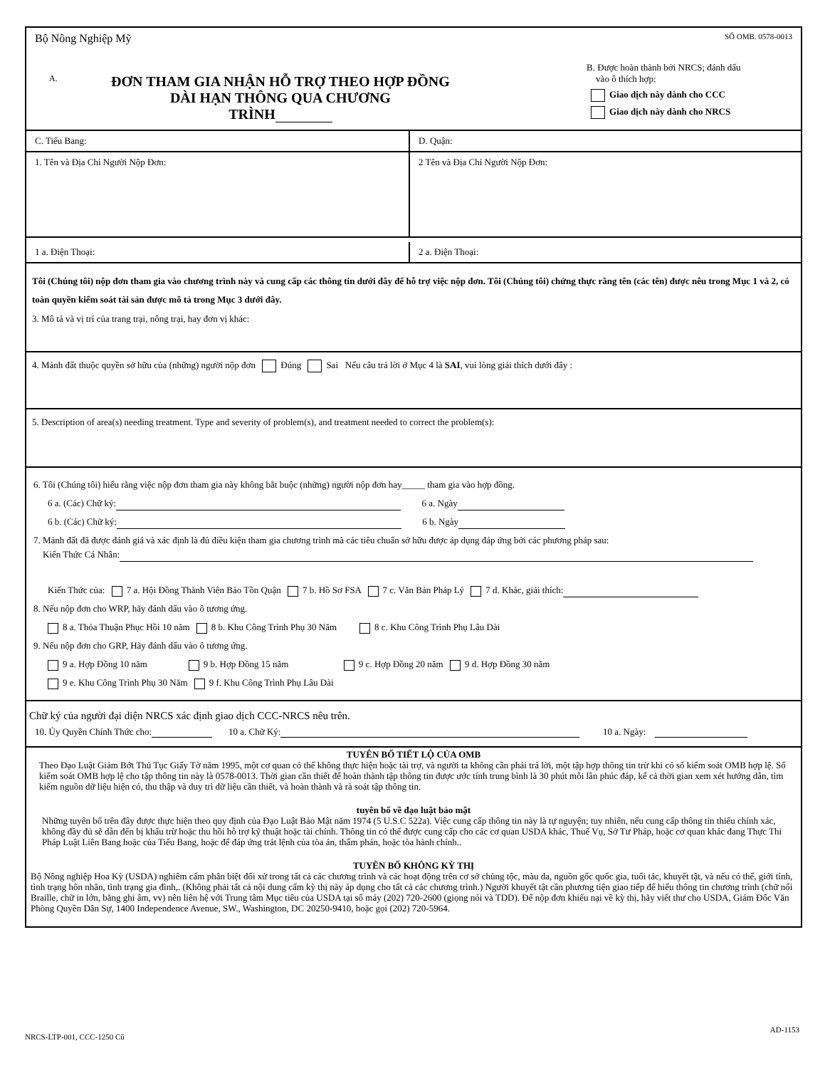Bộ Nông Nghiệp Mỹ
A. ĐƠN THAM GIA NHẬN HỖ TRỢ THEO HỢP ĐỒNG
DÀI HẠN THÔNG QUA CHƯƠNG
TRÌNH
SỐ OMB. 0578-0013
B. Được hoàn thành bởi NRCS; đánh dấu
vào ô thích hợp:
Giao dịch này dành cho CCC
Giao dịch này dành cho NRCS
C. Tiểu Bang: D. Quận:
1. Tên và Địa Chỉ Người Nộp Đơn:
2 Tên và Địa Chỉ Người Nộp Đơn:
1 a. Điện Thoại:
2 a. Điện Thoại:
Tôi (Chúng tôi) nộp đơn tham gia vào chương trình này và cung cấp các thông tin dưới đây để hỗ trợ việc nộp đơn. Tôi (Chúng tôi) chứng thực rằng tên (các tên) được nêu trong Mục 1 và 2, có toàn quyền kiểm soát tài sản được mô tả trong Mục 3 dưới đây.
3. Mô tả và vị trí của trang trại, nông trại, hay đơn vị khác:
4. Mảnh đất thuộc quyền sở hữu của (những) người nộp đơn Đúng Sai Nếu câu trả lời ở Mục 4 là SAI, vui lòng giải thích dưới đây :
5. Description of area(s) needing treatment. Type and severity of problem(s), and treatment needed to correct the problem(s):
6. Tôi (Chúng tôi) hiểu rằng việc nộp đơn tham gia này không bắt buộc (những) người nộp đơn hay_____ tham gia vào hợp đồng.
6 a. (Các) Chữ ký: 6 a. Ngày
6 b. (Các) Chữ ký: 6 b. Ngày
7. Mảnh đất đã được đánh giá và xác định là đủ điều kiện tham gia chương trình mà các tiêu chuẩn sở hữu được áp dụng đáp ứng bởi các phương pháp sau:
Kiến Thức Cá Nhân:
Kiến Thức của: 7 a. Hội Đồng Thành Viên Bảo Tồn Quận 7 b. Hồ Sơ FSA 7 c. Văn Bản Pháp Lý 7 d. Khác, giải thích:
8. Nếu nộp đơn cho WRP, hãy đánh dấu vào ô tương ứng.
8 a. Thỏa Thuận Phục Hồi 10 năm 8 b. Khu Công Trình Phụ 30 Năm 8 c. Khu Công Trình Phụ Lâu Dài
9. Nếu nộp đơn cho GRP, Hãy đánh dấu vào ô tương ứng.
9 a. Hợp Đồng 10 năm 9 b. Hợp Đồng 15 năm 9 c. Hợp Đồng 20 năm 9 d. Hợp Đồng 30 năm
9 e. Khu Công Trình Phụ 30 Năm 9 f. Khu Công Trình Phụ Lâu Dài
Chữ ký của người đại diện NRCS xác định giao dịch CCC-NRCS nêu trên.
10. Ủy Quyền Chính Thức cho: 10 a. Chữ Ký: 10 a. Ngày:
TUYÊN BỐ TIẾT LỘ CỦA OMB
Theo Đạo Luật Giảm Bớt Thủ Tục Giấy Tờ năm 1995, một cơ quan có thể không thực hiện hoặc tài trợ, và người ta không cần phải trả lời, một tập hợp thông tin trừ khi có số kiểm soát OMB hợp lệ. Số kiểm soát OMB hợp lệ cho tập thông tin này là 0578-0013. Thời gian cần thiết để hoàn thành tập thông tin được ước tính trung bình là 30 phút mỗi lần phúc đáp, kể cả thời gian xem xét hướng dẫn, tìm kiếm nguồn dữ liệu hiện có, thu thập và duy trì dữ liệu cần thiết, và hoàn thành và rà soát tập thông tin.
tuyên bố về đạo luật bảo mật
Những tuyên bố trên đây được thực hiện theo quy định của Đạo Luật Bảo Mật năm 1974 (5 U.S.C 522a). Việc cung cấp thông tin này là tự nguyện; tuy nhiên, nếu cung cấp thông tin thiếu chính xác, không đầy đủ sẽ dẫn đến bị khấu trừ hoặc thu hồi hỗ trợ kỹ thuật hoặc tài chính. Thông tin có thể được cung cấp cho các cơ quan USDA khác, Thuế Vụ, Sở Tư Pháp, hoặc cơ quan khác đang Thực Thi Pháp Luật Liên Bang hoặc của Tiểu Bang, hoặc để đáp ứng trát lệnh của tòa án, thẩm phán, hoặc tòa hành chính..
TUYÊN BỐ KHÔNG KỲ THỊ
Bộ Nông nghiệp Hoa Kỳ (USDA) nghiêm cấm phân biệt đối xử trong tất cả các chương trình và các hoạt động trên cơ sở chủng tộc, màu da, nguồn gốc quốc gia, tuổi tác, khuyết tật, và nếu có thể, giới tính, tình trạng hôn nhân, tình trạng gia đình,. (Không phải tất cả nội dung cấm kỳ thị này áp dụng cho tất cả các chương trình.) Người khuyết tật cần phương tiện giao tiếp để hiểu thông tin chương trình (chữ nổi Braille, chữ in lớn, băng ghi âm, vv) nên liên hệ với Trung tâm Mục tiêu của USDA tại số máy (202) 720-2600 (giọng nói và TDD). Để nộp đơn khiếu nại về kỳ thị, hãy viết thư cho USDA, Giám Đốc Văn Phòng Quyền Dân Sự, 1400 Independence Avenue, SW., Washington, DC 20250-9410, hoặc gọi (202) 720-5964.
NRCS-LTP-001, CCC-1250 Cũ AD-1153